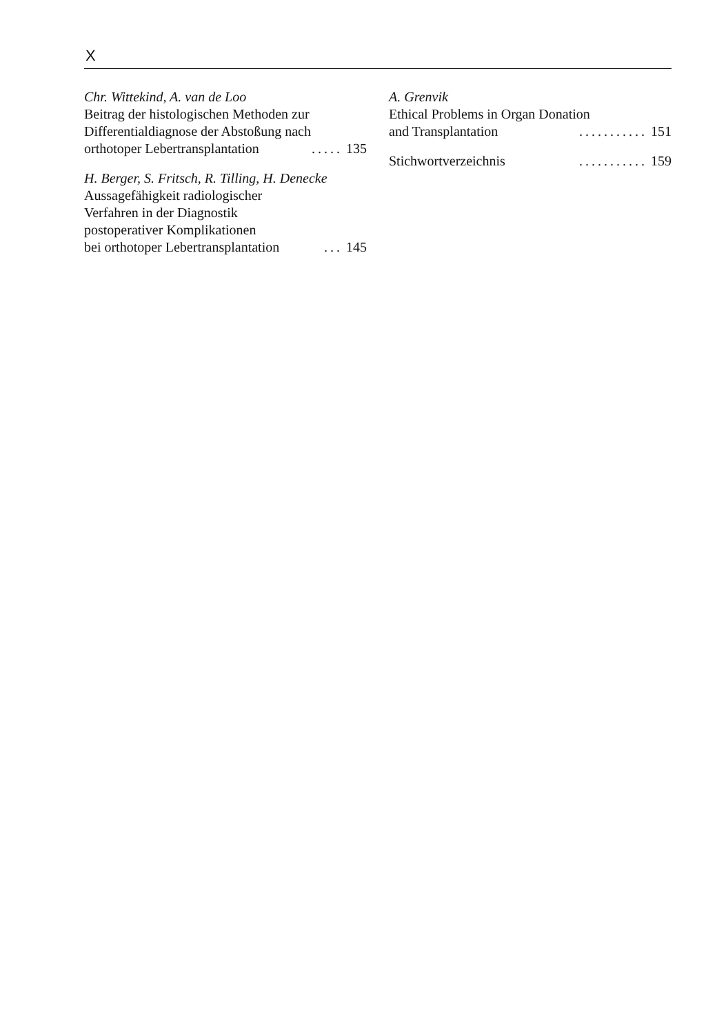X
Chr. Wittekind, A. van de Loo
Beitrag der histologischen Methoden zur
Differentialdiagnose der Abstoßung nach
orthotoper Lebertransplantation..... 135
H. Berger, S. Fritsch, R. Tilling, H. Denecke
Aussagefähigkeit radiologischer
Verfahren in der Diagnostik
postoperativer Komplikationen
bei orthotoper Lebertransplantation... 145
A. Grenvik
Ethical Problems in Organ Donation
and Transplantation........... 151
Stichwortverzeichnis........... 159